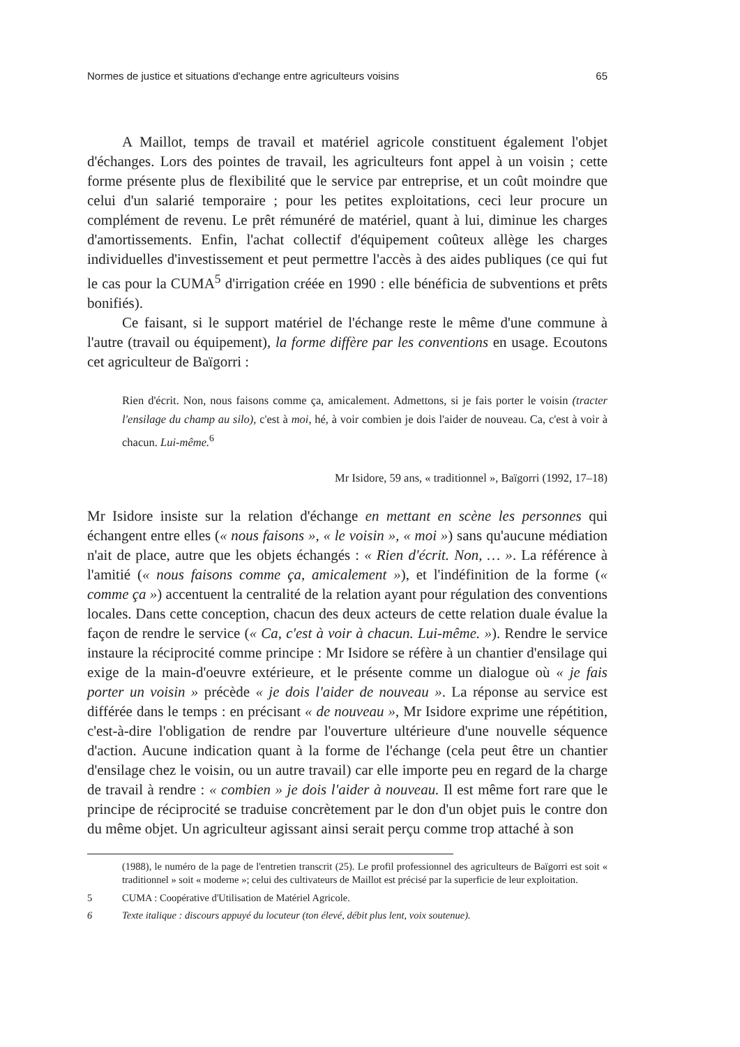Normes de justice et situations d'echange entre agriculteurs voisins 65
A Maillot, temps de travail et matériel agricole constituent également l'objet d'échanges. Lors des pointes de travail, les agriculteurs font appel à un voisin ; cette forme présente plus de flexibilité que le service par entreprise, et un coût moindre que celui d'un salarié temporaire ; pour les petites exploitations, ceci leur procure un complément de revenu. Le prêt rémunéré de matériel, quant à lui, diminue les charges d'amortissements. Enfin, l'achat collectif d'équipement coûteux allège les charges individuelles d'investissement et peut permettre l'accès à des aides publiques (ce qui fut le cas pour la CUMA<sup>5</sup> d'irrigation créée en 1990 : elle bénéficia de subventions et prêts bonifiés).
Ce faisant, si le support matériel de l'échange reste le même d'une commune à l'autre (travail ou équipement), la forme diffère par les conventions en usage. Ecoutons cet agriculteur de Baïgorri :
Rien d'écrit. Non, nous faisons comme ça, amicalement. Admettons, si je fais porter le voisin (tracter l'ensilage du champ au silo), c'est à moi, hé, à voir combien je dois l'aider de nouveau. Ca, c'est à voir à chacun. Lui-même.<sup>6</sup>
Mr Isidore, 59 ans, « traditionnel », Baïgorri (1992, 17–18)
Mr Isidore insiste sur la relation d'échange en mettant en scène les personnes qui échangent entre elles (« nous faisons », « le voisin », « moi ») sans qu'aucune médiation n'ait de place, autre que les objets échangés : « Rien d'écrit. Non, … ». La référence à l'amitié (« nous faisons comme ça, amicalement »), et l'indéfinition de la forme (« comme ça ») accentuent la centralité de la relation ayant pour régulation des conventions locales. Dans cette conception, chacun des deux acteurs de cette relation duale évalue la façon de rendre le service (« Ca, c'est à voir à chacun. Lui-même. »). Rendre le service instaure la réciprocité comme principe : Mr Isidore se réfère à un chantier d'ensilage qui exige de la main-d'oeuvre extérieure, et le présente comme un dialogue où « je fais porter un voisin » précède « je dois l'aider de nouveau ». La réponse au service est différée dans le temps : en précisant « de nouveau », Mr Isidore exprime une répétition, c'est-à-dire l'obligation de rendre par l'ouverture ultérieure d'une nouvelle séquence d'action. Aucune indication quant à la forme de l'échange (cela peut être un chantier d'ensilage chez le voisin, ou un autre travail) car elle importe peu en regard de la charge de travail à rendre : « combien » je dois l'aider à nouveau. Il est même fort rare que le principe de réciprocité se traduise concrètement par le don d'un objet puis le contre don du même objet. Un agriculteur agissant ainsi serait perçu comme trop attaché à son
(1988), le numéro de la page de l'entretien transcrit (25). Le profil professionnel des agriculteurs de Baïgorri est soit « traditionnel » soit « moderne »; celui des cultivateurs de Maillot est précisé par la superficie de leur exploitation.
5 CUMA : Coopérative d'Utilisation de Matériel Agricole.
6 Texte italique : discours appuyé du locuteur (ton élevé, débit plus lent, voix soutenue).